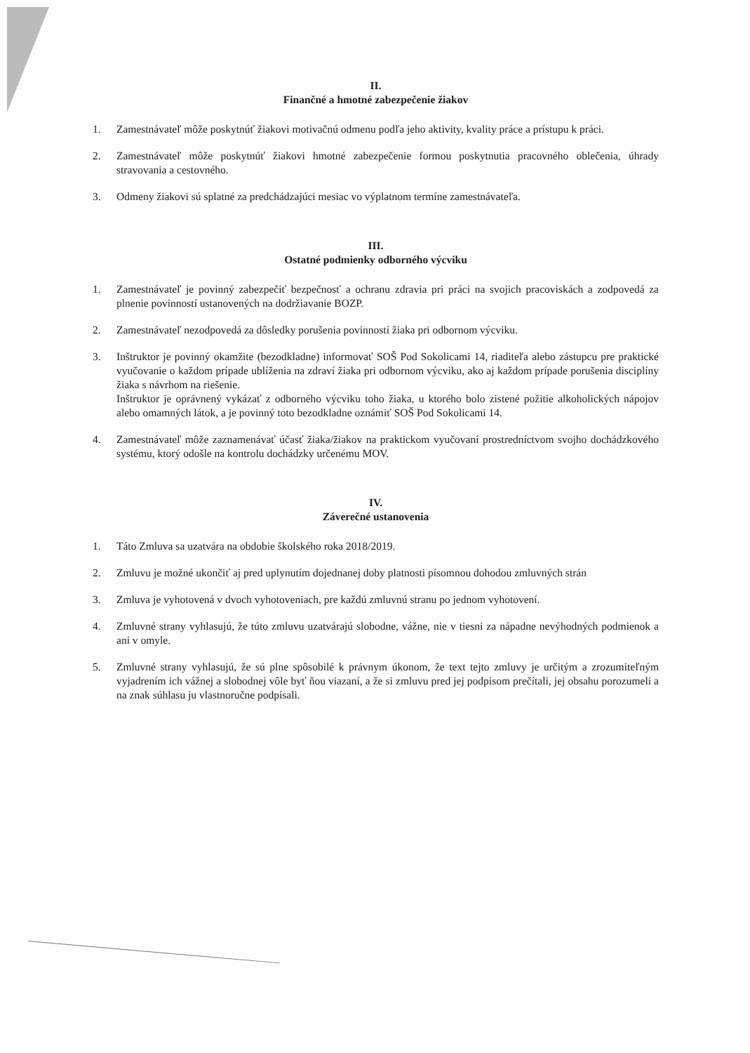II.
Finančné a hmotné zabezpečenie žiakov
1. Zamestnávateľ môže poskytnúť žiakovi motivačnú odmenu podľa jeho aktivity, kvality práce a prístupu k práci.
2. Zamestnávateľ môže poskytnúť žiakovi hmotné zabezpečenie formou poskytnutia pracovného oblečenia, úhrady stravovania a cestovného.
3. Odmeny žiakovi sú splatné za predchádzajúci mesiac vo výplatnom termíne zamestnávateľa.
III.
Ostatné podmienky odborného výcviku
1. Zamestnávateľ je povinný zabezpečiť bezpečnosť a ochranu zdravia pri práci na svojich pracoviskách a zodpovedá za plnenie povinností ustanovených na dodržiavanie BOZP.
2. Zamestnávateľ nezodpovedá za dôsledky porušenia povinností žiaka pri odbornom výcviku.
3. Inštruktor je povinný okamžite (bezodkladne) informovať SOŠ Pod Sokolicami 14, riaditeľa alebo zástupcu pre praktické vyučovanie o každom prípade ublíženia na zdraví žiaka pri odbornom výcviku, ako aj každom prípade porušenia disciplíny žiaka s návrhom na riešenie.
Inštruktor je oprávnený vykázať z odborného výcviku toho žiaka, u ktorého bolo zistené požitie alkoholických nápojov alebo omamných látok, a je povinný toto bezodkladne oznámiť SOŠ Pod Sokolicami 14.
4. Zamestnávateľ môže zaznamenávať účasť žiaka/žiakov na praktickom vyučovaní prostredníctvom svojho dochádzkového systému, ktorý odošle na kontrolu dochádzky určenému MOV.
IV.
Záverečné ustanovenia
1. Táto Zmluva sa uzatvára na obdobie školského roka 2018/2019.
2. Zmluvu je možné ukončiť aj pred uplynutím dojednanej doby platnosti písomnou dohodou zmluvných strán
3. Zmluva je vyhotovená v dvoch vyhotoveniach, pre každú zmluvnú stranu po jednom vyhotovení.
4. Zmluvné strany vyhlasujú, že túto zmluvu uzatvárajú slobodne, vážne, nie v tiesni za nápadne nevýhodných podmienok a ani v omyle.
5. Zmluvné strany vyhlasujú, že sú plne spôsobilé k právnym úkonom, že text tejto zmluvy je určitým a zrozumiteľným vyjadrením ich vážnej a slobodnej vôle byť ňou viazaní, a že si zmluvu pred jej podpisom prečítali, jej obsahu porozumeli a na znak súhlasu ju vlastnoručne podpísali.